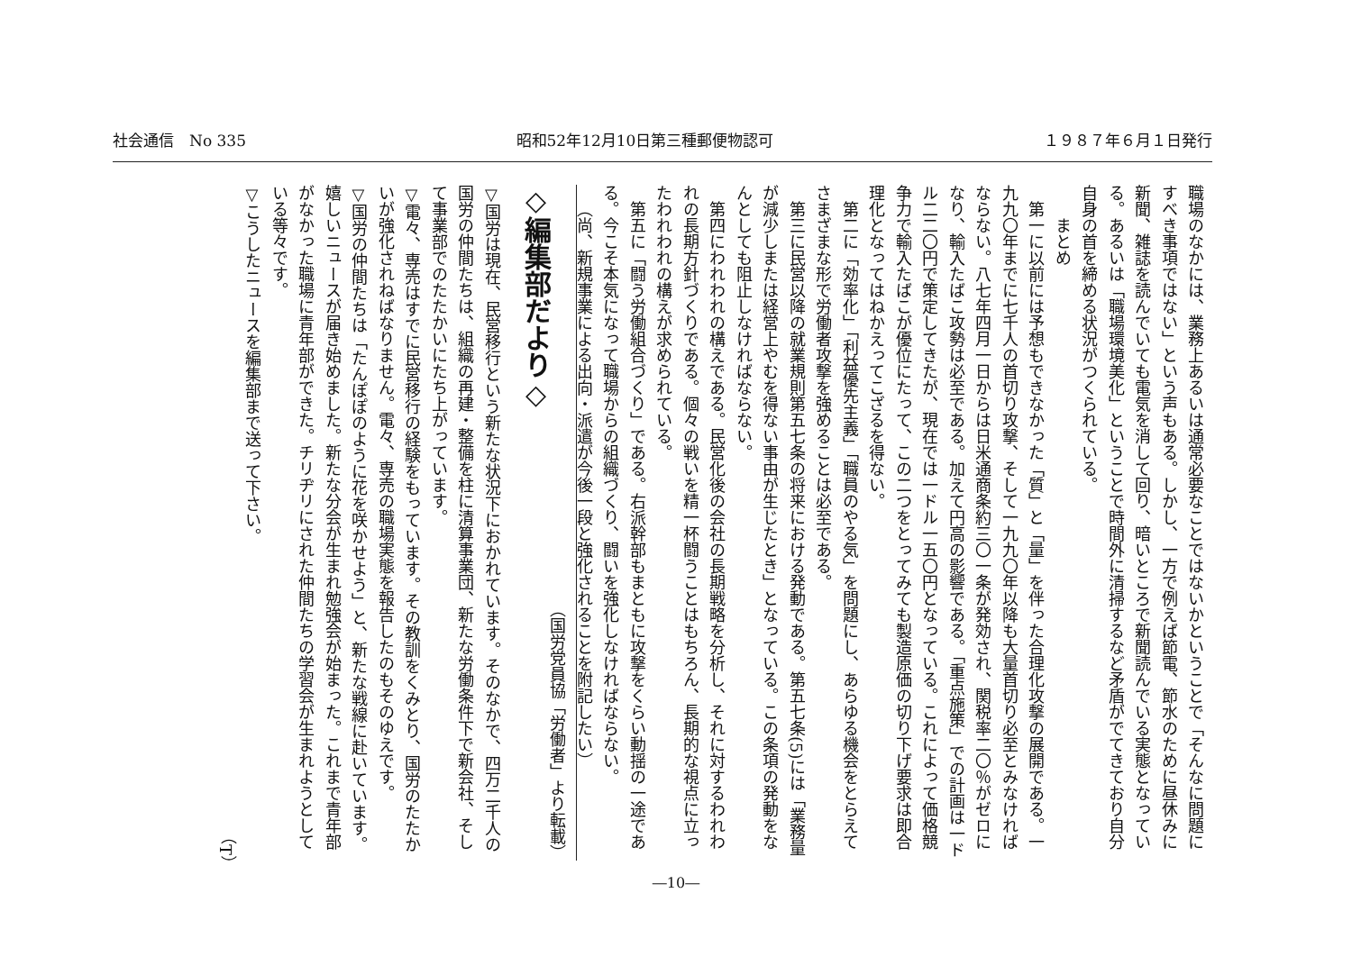社会通信　No 335 昭和52年12月10日第三種郵便物認可 １９８７年６月１日発行
職場のなかには、業務上あるいは通常必要なことではないかということで「そんなに問題にすべき事項ではない」という声もある。しかし、一方で例えば節電、節水のために昼休みに新聞、雑誌を読んでいても電気を消して回り、暗いところで新聞読んでいる実態となっている。あるいは「職場環境美化」ということで時間外に清掃するなど矛盾がでてきており自分自身の首を締める状況がつくられている。
　　まとめ
第一に以前には予想もできなかった「質」と「量」を伴った合理化攻撃の展開である。一九九〇年までに七千人の首切り攻撃、そして一九九〇年以降も大量首切り必至とみなければならない。八七年四月一日からは日米通商条約三〇一条が発効され、関税率二〇％がゼロになり、輸入たばこ攻勢は必至である。加えて円高の影響である。「重点施策」での計画は一ドル二二〇円で策定してきたが、現在では一ドル一五〇円となっている。これによって価格競争力で輸入たばこが優位にたって、この二つをとってみても製造原価の切り下げ要求は即合理化となってはねかえってこざるを得ない。
第二に「効率化」「利益優先主義」「職員のやる気」を問題にし、あらゆる機会をとらえてさまざまな形で労働者攻撃を強めることは必至である。
第三に民営以降の就業規則第五七条の将来における発動である。第五七条(5)には「業務量が減少しまたは経営上やむを得ない事由が生じたとき」となっている。この条項の発動をなんとしても阻止しなければならない。
第四にわれわれの構えである。民営化後の会社の長期戦略を分析し、それに対するわれわれの長期方針づくりである。個々の戦いを精一杯闘うことはもちろん、長期的な視点に立ったわれわれの構えが求められている。
第五に「闘う労働組合づくり」である。右派幹部もまともに攻撃をくらい動揺の一途である。今こそ本気になって職場からの組織づくり、闘いを強化しなければならない。
（尚、新規事業による出向・派遣が今後一段と強化されることを附記したい）
（国労党員協「労働者」より転載）
◇編集部だより◇
▽国労は現在、民営移行という新たな状況下におかれています。そのなかで、四万二千人の国労の仲間たちは、組織の再建・整備を柱に清算事業団、新たな労働条件下で新会社、そして事業部でのたたかいにたち上がっています。
▽電々、専売はすでに民営移行の経験をもっています。その教訓をくみとり、国労のたたかいが強化されねばなりません。電々、専売の職場実態を報告したのもそのゆえです。
▽国労の仲間たちは「たんぽぽのように花を咲かせよう」と、新たな戦線に赴いています。嬉しいニュースが届き始めました。新たな分会が生まれ勉強会が始まった。これまで青年部がなかった職場に青年部ができた。チリヂリにされた仲間たちの学習会が生まれようとしている等々です。
▽こうしたニュースを編集部まで送って下さい。
（T）
―10―